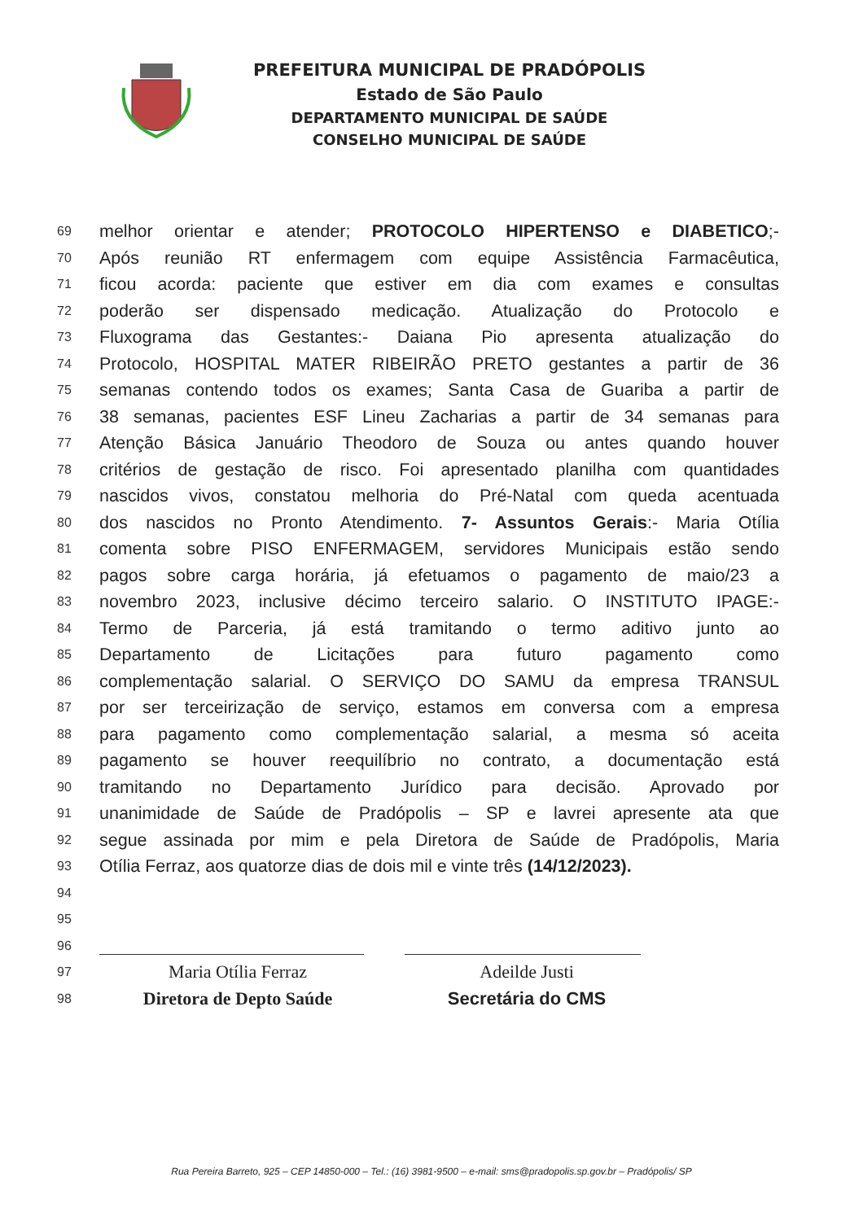PREFEITURA MUNICIPAL DE PRADÓPOLIS
Estado de São Paulo
DEPARTAMENTO MUNICIPAL DE SAÚDE
CONSELHO MUNICIPAL DE SAÚDE
69 melhor orientar e atender; PROTOCOLO HIPERTENSO e DIABETICO;-
70 Após reunião RT enfermagem com equipe Assistência Farmacêutica,
71 ficou acorda: paciente que estiver em dia com exames e consultas
72 poderão ser dispensado medicação. Atualização do Protocolo e
73 Fluxograma das Gestantes:- Daiana Pio apresenta atualização do
74 Protocolo, HOSPITAL MATER RIBEIRÃO PRETO gestantes a partir de 36
75 semanas contendo todos os exames; Santa Casa de Guariba a partir de
76 38 semanas, pacientes ESF Lineu Zacharias a partir de 34 semanas para
77 Atenção Básica Januário Theodoro de Souza ou antes quando houver
78 critérios de gestação de risco. Foi apresentado planilha com quantidades
79 nascidos vivos, constatou melhoria do Pré-Natal com queda acentuada
80 dos nascidos no Pronto Atendimento. 7- Assuntos Gerais:- Maria Otília
81 comenta sobre PISO ENFERMAGEM, servidores Municipais estão sendo
82 pagos sobre carga horária, já efetuamos o pagamento de maio/23 a
83 novembro 2023, inclusive décimo terceiro salario. O INSTITUTO IPAGE:-
84 Termo de Parceria, já está tramitando o termo aditivo junto ao
85 Departamento de Licitações para futuro pagamento como
86 complementação salarial. O SERVIÇO DO SAMU da empresa TRANSUL
87 por ser terceirização de serviço, estamos em conversa com a empresa
88 para pagamento como complementação salarial, a mesma só aceita
89 pagamento se houver reequilíbrio no contrato, a documentação está
90 tramitando no Departamento Jurídico para decisão. Aprovado por
91 unanimidade de Saúde de Pradópolis – SP e lavrei apresente ata que
92 segue assinada por mim e pela Diretora de Saúde de Pradópolis, Maria
93 Otília Ferraz, aos quatorze dias de dois mil e vinte três (14/12/2023).
94
95
96
97 Maria Otília Ferraz Adeilde Justi
98 Diretora de Depto Saúde Secretária do CMS
Rua Pereira Barreto, 925 – CEP 14850-000 – Tel.: (16) 3981-9500 – e-mail: sms@pradopolis.sp.gov.br – Pradópolis/ SP